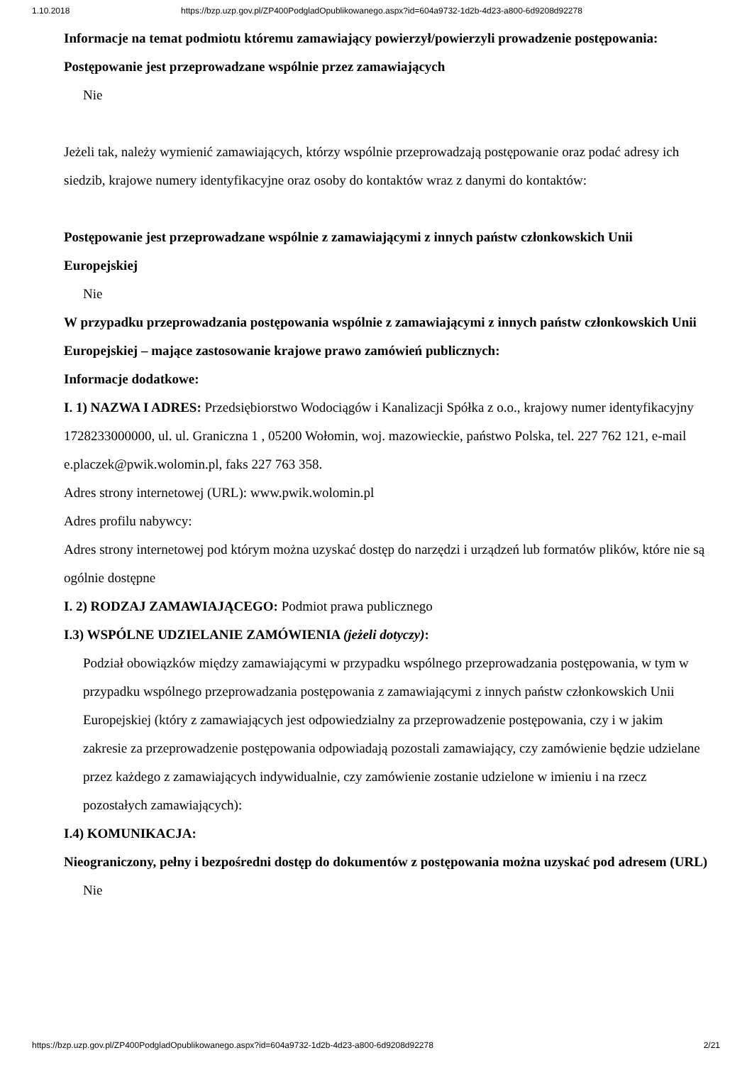1.10.2018 https://bzp.uzp.gov.pl/ZP400PodgladOpublikowanego.aspx?id=604a9732-1d2b-4d23-a800-6d9208d92278
Informacje na temat podmiotu któremu zamawiający powierzył/powierzyli prowadzenie postępowania:
Postępowanie jest przeprowadzane wspólnie przez zamawiających
Nie
Jeżeli tak, należy wymienić zamawiających, którzy wspólnie przeprowadzają postępowanie oraz podać adresy ich siedzib, krajowe numery identyfikacyjne oraz osoby do kontaktów wraz z danymi do kontaktów:
Postępowanie jest przeprowadzane wspólnie z zamawiającymi z innych państw członkowskich Unii Europejskiej
Nie
W przypadku przeprowadzania postępowania wspólnie z zamawiającymi z innych państw członkowskich Unii Europejskiej – mające zastosowanie krajowe prawo zamówień publicznych:
Informacje dodatkowe:
I. 1) NAZWA I ADRES: Przedsiębiorstwo Wodociągów i Kanalizacji Spółka z o.o., krajowy numer identyfikacyjny 1728233000000, ul. ul. Graniczna 1 , 05200 Wołomin, woj. mazowieckie, państwo Polska, tel. 227 762 121, e-mail e.placzek@pwik.wolomin.pl, faks 227 763 358.
Adres strony internetowej (URL): www.pwik.wolomin.pl
Adres profilu nabywcy:
Adres strony internetowej pod którym można uzyskać dostęp do narzędzi i urządzeń lub formatów plików, które nie są ogólnie dostępne
I. 2) RODZAJ ZAMAWIAJĄCEGO: Podmiot prawa publicznego
I.3) WSPÓLNE UDZIELANIE ZAMÓWIENIA (jeżeli dotyczy):
Podział obowiązków między zamawiającymi w przypadku wspólnego przeprowadzania postępowania, w tym w przypadku wspólnego przeprowadzania postępowania z zamawiającymi z innych państw członkowskich Unii Europejskiej (który z zamawiających jest odpowiedzialny za przeprowadzenie postępowania, czy i w jakim zakresie za przeprowadzenie postępowania odpowiadają pozostali zamawiający, czy zamówienie będzie udzielane przez każdego z zamawiających indywidualnie, czy zamówienie zostanie udzielone w imieniu i na rzecz pozostałych zamawiających):
I.4) KOMUNIKACJA:
Nieograniczony, pełny i bezpośredni dostęp do dokumentów z postępowania można uzyskać pod adresem (URL)
Nie
https://bzp.uzp.gov.pl/ZP400PodgladOpublikowanego.aspx?id=604a9732-1d2b-4d23-a800-6d9208d92278 2/21